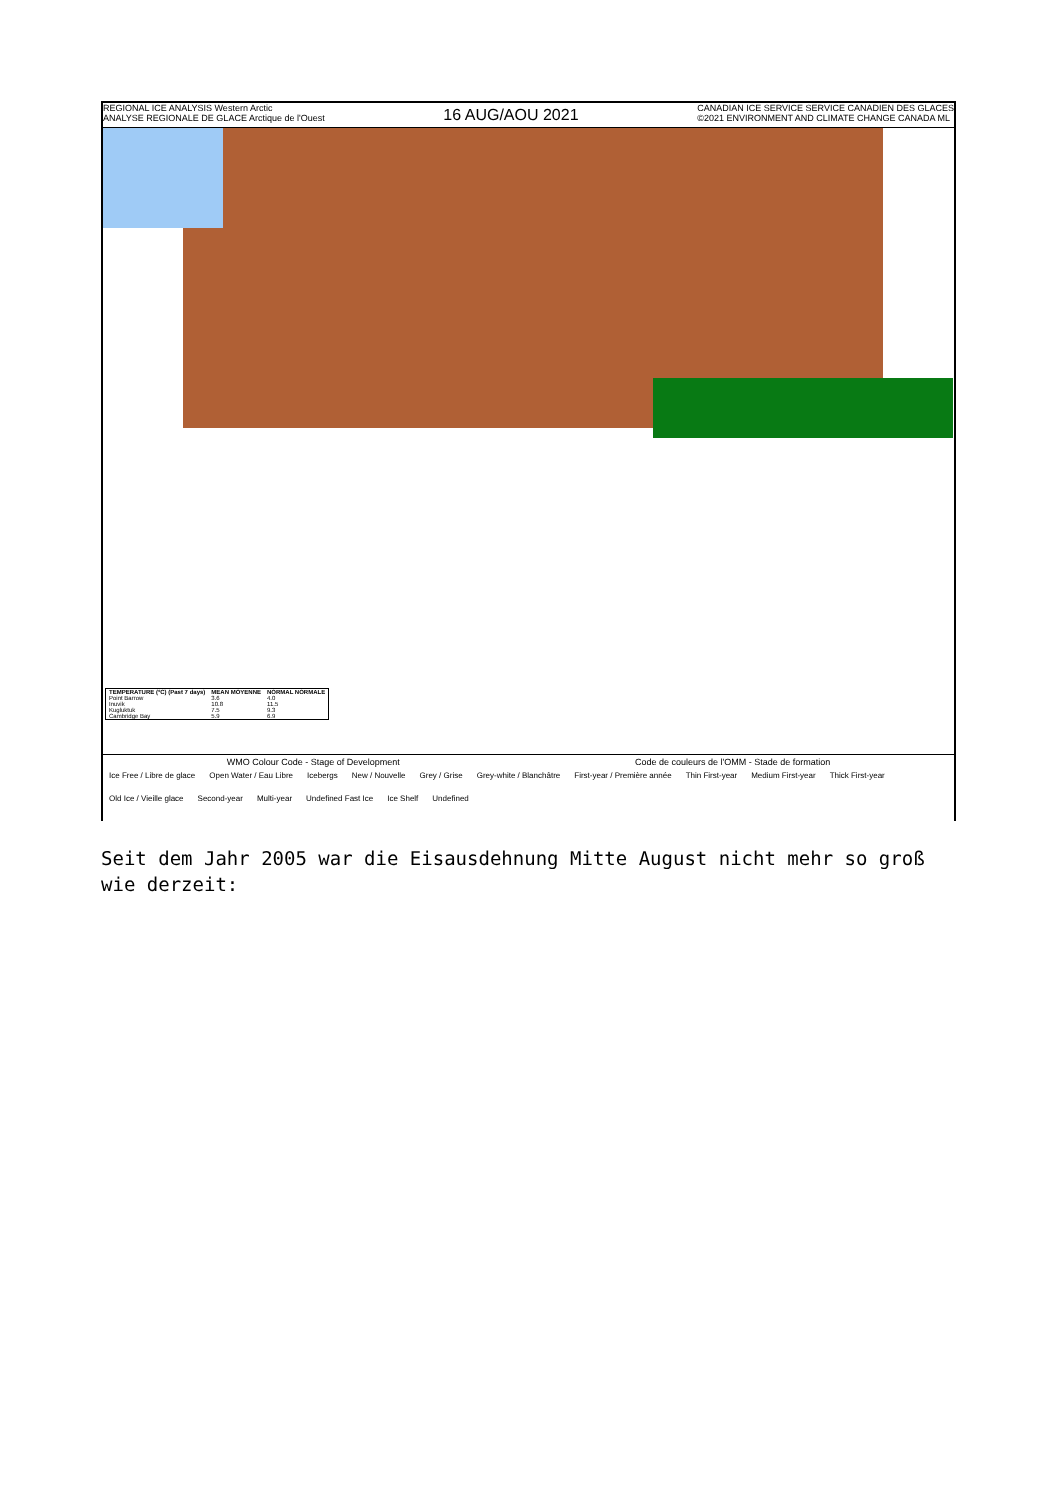REGIONAL ICE ANALYSIS Western Arctic
ANALYSE REGIONALE DE GLACE Arctique de l'Ouest
16 AUG/AOU 2021
CANADIAN ICE SERVICE SERVICE CANADIEN DES GLACES
©2021 ENVIRONMENT AND CLIMATE CHANGE CANADA ML
| TEMPERATURE (°C) (Past 7 days) | MEAN MOYENNE | NORMAL NORMALE |
| --- | --- | --- |
| Point Barrow | 3.6 | 4.0 |
| Inuvik | 10.8 | 11.5 |
| Kugluktuk | 7.5 | 9.3 |
| Cambridge Bay | 5.9 | 6.9 |
WMO Colour Code - Stage of Development Code de couleurs de l'OMM - Stade de formation
Ice Free / Libre de glace Open Water / Eau Libre Icebergs New / Nouvelle Grey / Grise Grey-white / Blanchâtre First-year / Première année Thin First-year Medium First-year Thick First-year Old Ice / Vieille glace Second-year Multi-year Undefined Fast Ice Ice Shelf Undefined
Seit dem Jahr 2005 war die Eisausdehnung Mitte August nicht mehr so groß wie derzeit: